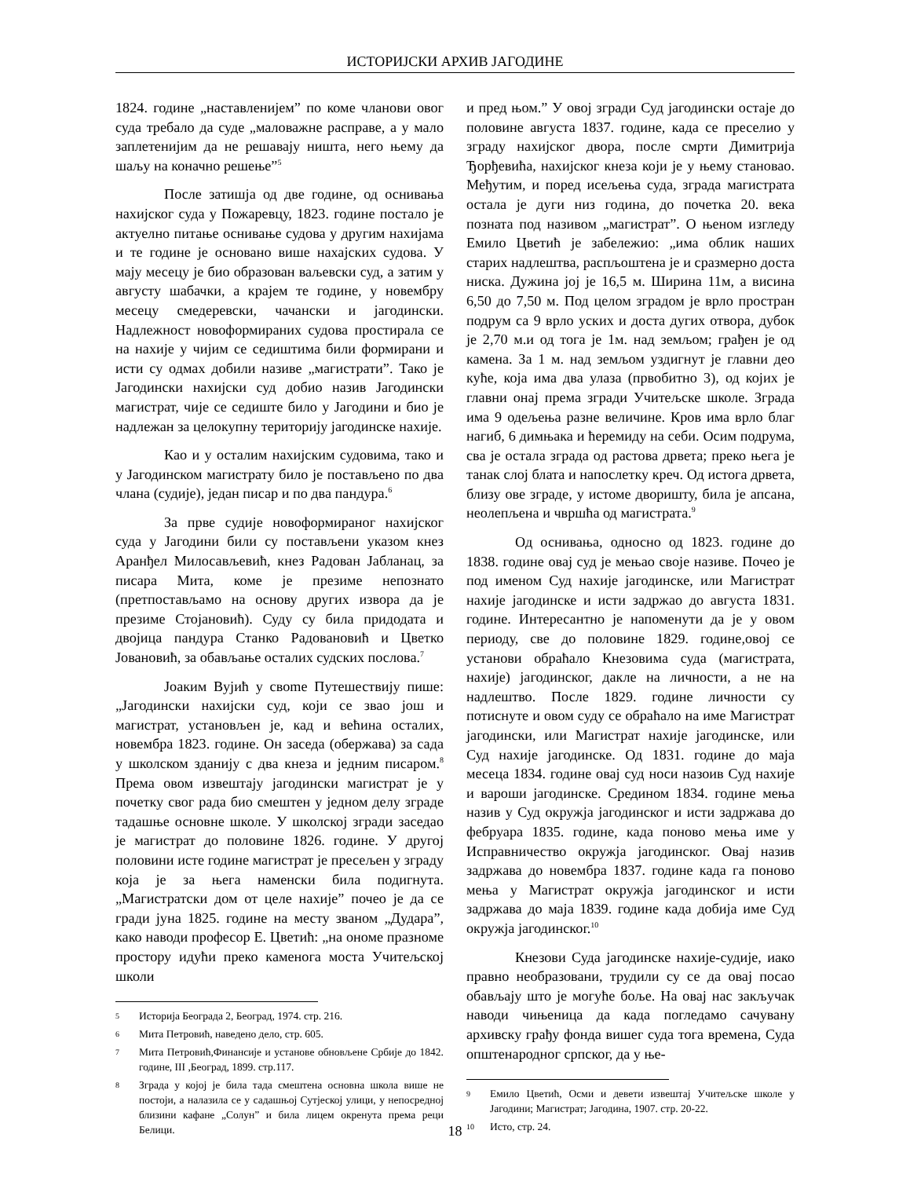ИСТОРИЈСКИ АРХИВ ЈАГОДИНЕ
1824. године „наставленијем” по коме чланови овог суда требало да суде „маловажне расправе, а у мало заплетенијим да не решавају ништа, него њему да шаљу на коначно решење”<sup>5</sup>
После затишја од две године, од оснивања нахијског суда у Пожаревцу, 1823. године постало је актуелно питање оснивање судова у другим нахијама и те године је основано више нахајских судова. У мају месецу је био образован ваљевски суд, а затим у августу шабачки, а крајем те године, у новембру месецу смедеревски, чачански и јагодински. Надлежност новоформираних судова простирала се на нахије у чијим се седиштима били формирани и исти су одмах добили називе „магистрати”. Тако је Јагодински нахијски суд добио назив Јагодински магистрат, чије се седиште било у Јагодини и био је надлежан за целокупну територију јагодинске нахије.
Као и у осталим нахијским судовима, тако и у Јагодинском магистрату било је постављено по два члана (судије), један писар и по два пандура.<sup>6</sup>
За прве судије новоформираног нахијског суда у Јагодини били су постављени указом кнез Аранђел Милосављевић, кнез Радован Јабланац, за писара Мита, коме је презиме непознато (претпостављамо на основу других извора да је презиме Стојановић). Суду су била придодата и двојица пандура Станко Радовановић и Цветко Јовановић, за обављање осталих судских послова.<sup>7</sup>
Јоаким Вујић у свome Путешествију пише: „Јагодински нахијски суд, који се звао још и магистрат, установљен је, кад и већина осталих, новембра 1823. године. Он заседа (обержава) за сада у школском зданију с два кнеза и једним писаром.<sup>8</sup> Према овом извештају јагодински магистрат је у почетку свог рада био смештен у једном делу зграде тадашње основне школе. У школској згради заседао је магистрат до половине 1826. године. У другој половини исте године магистрат је пресељен у зграду која је за њега наменски била подигнута. „Магистратски дом от целе нахије” почео је да се гради јуна 1825. године на месту званом „Дудара”, како наводи професор Е. Цветић: „на ономе празноме простору идући преко каменога моста Учитељској школи
5 Историја Београда 2, Београд, 1974. стр. 216.
6 Мита Петровић, наведено дело, стр. 605.
7 Мита Петровић,Финансије и установе обновљене Србије до 1842. године, III ,Београд, 1899. стр.117.
8 Зграда у којој је била тада смештена основна школа више не постоји, а налазила се у садашњој Сутјеској улици, у непосредној близини кафане „Солун” и била лицем окренута према реци Белици.
и пред њом.” У овој згради Суд јагодински остаје до половине августа 1837. године, када се преселио у зграду нахијског двора, после смрти Димитрија Ђорђевића, нахијског кнеза који је у њему становао. Међутим, и поред исељења суда, зграда магистрата остала је дуги низ година, до почетка 20. века позната под називом „магистрат”. О њеном изгледу Емило Цветић је забележио: „има облик наших старих надлештва, распљоштена је и сразмерно доста ниска. Дужина јој је 16,5 м. Ширина 11м, а висина 6,50 до 7,50 м. Под целом зградом је врло простран подрум са 9 врло уских и доста дугих отвора, дубок је 2,70 м.и од тога је 1м. над земљом; грађен је од камена. За 1 м. над земљом уздигнут је главни део куће, која има два улаза (првобитно 3), од којих је главни онај према згради Учитељске школе. Зграда има 9 одељења разне величине. Кров има врло благ нагиб, 6 димњака и ћеремиду на себи. Осим подрума, сва је остала зграда од растова дрвета; преко њега је танак слој блата и напослетку креч. Од истога дрвета, близу ове зграде, у истоме дворишту, била је апсана, неолепљена и чвршћа од магистрата.<sup>9</sup>
Од оснивања, односно од 1823. године до 1838. године овај суд је мењао своје називе. Почео је под именом Суд нахије јагодинске, или Магистрат нахије јагодинске и исти задржао до августа 1831. године. Интересантно је напоменути да је у овом периоду, све до половине 1829. године,овој се установи обраћало Кнезовима суда (магистрата, нахије) јагодинског, дакле на личности, а не на надлештво. После 1829. године личности су потиснуте и овом суду се обраћало на име Магистрат јагодински, или Магистрат нахије јагодинске, или Суд нахије јагодинске. Од 1831. године до маја месеца 1834. године овај суд носи назоив Суд нахије и вароши јагодинске. Средином 1834. године мења назив у Суд окружја јагодинског и исти задржава до фебруара 1835. године, када поново мења име у Исправничество окружја јагодинског. Овај назив задржава до новембра 1837. године када га поново мења у Магистрат окружја јагодинског и исти задржава до маја 1839. године када добија име Суд окружја јагодинског.<sup>10</sup>
Кнезови Суда јагодинске нахије-судије, иако правно необразовани, трудили су се да овај посао обављају што је могуће боље. На овај нас закључак наводи чињеница да када погледамо сачувану архивску грађу фонда вишег суда тога времена, Суда општенародног српског, да у ње-
9 Емило Цветић, Осми и девети извештај Учитељске школе у Јагодини; Магистрат; Јагодина, 1907. стр. 20-22.
10 Исто, стр. 24.
18